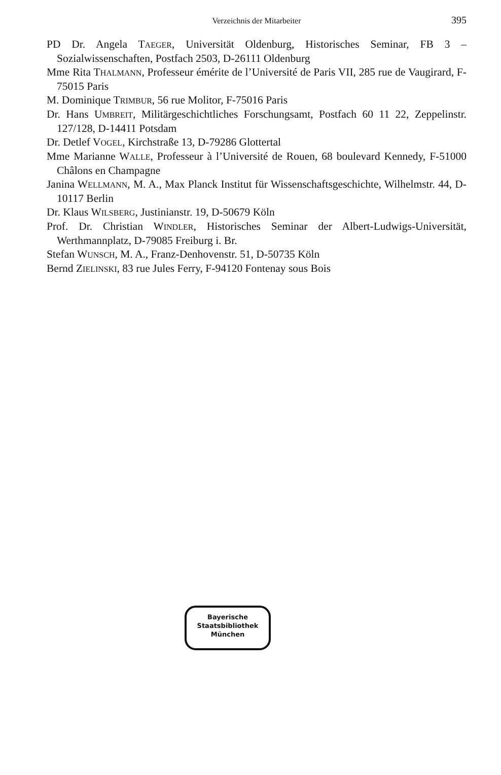Verzeichnis der Mitarbeiter
395
PD Dr. Angela TAEGER, Universität Oldenburg, Historisches Seminar, FB 3 – Sozialwissenschaften, Postfach 2503, D-26111 Oldenburg
Mme Rita THALMANN, Professeur émérite de l’Université de Paris VII, 285 rue de Vaugirard, F-75015 Paris
M. Dominique TRIMBUR, 56 rue Molitor, F-75016 Paris
Dr. Hans UMBREIT, Militärgeschichtliches Forschungsamt, Postfach 60 11 22, Zeppelinstr. 127/128, D-14411 Potsdam
Dr. Detlef VOGEL, Kirchstraße 13, D-79286 Glottertal
Mme Marianne WALLE, Professeur à l’Université de Rouen, 68 boulevard Kennedy, F-51000 Châlons en Champagne
Janina WELLMANN, M. A., Max Planck Institut für Wissenschaftsgeschichte, Wilhelmstr. 44, D-10117 Berlin
Dr. Klaus WILSBERG, Justinianstr. 19, D-50679 Köln
Prof. Dr. Christian WINDLER, Historisches Seminar der Albert-Ludwigs-Universität, Werthmannplatz, D-79085 Freiburg i. Br.
Stefan WUNSCH, M. A., Franz-Denhovenstr. 51, D-50735 Köln
Bernd ZIELINSKI, 83 rue Jules Ferry, F-94120 Fontenay sous Bois
Bayerische
Staatsbibliothek
München